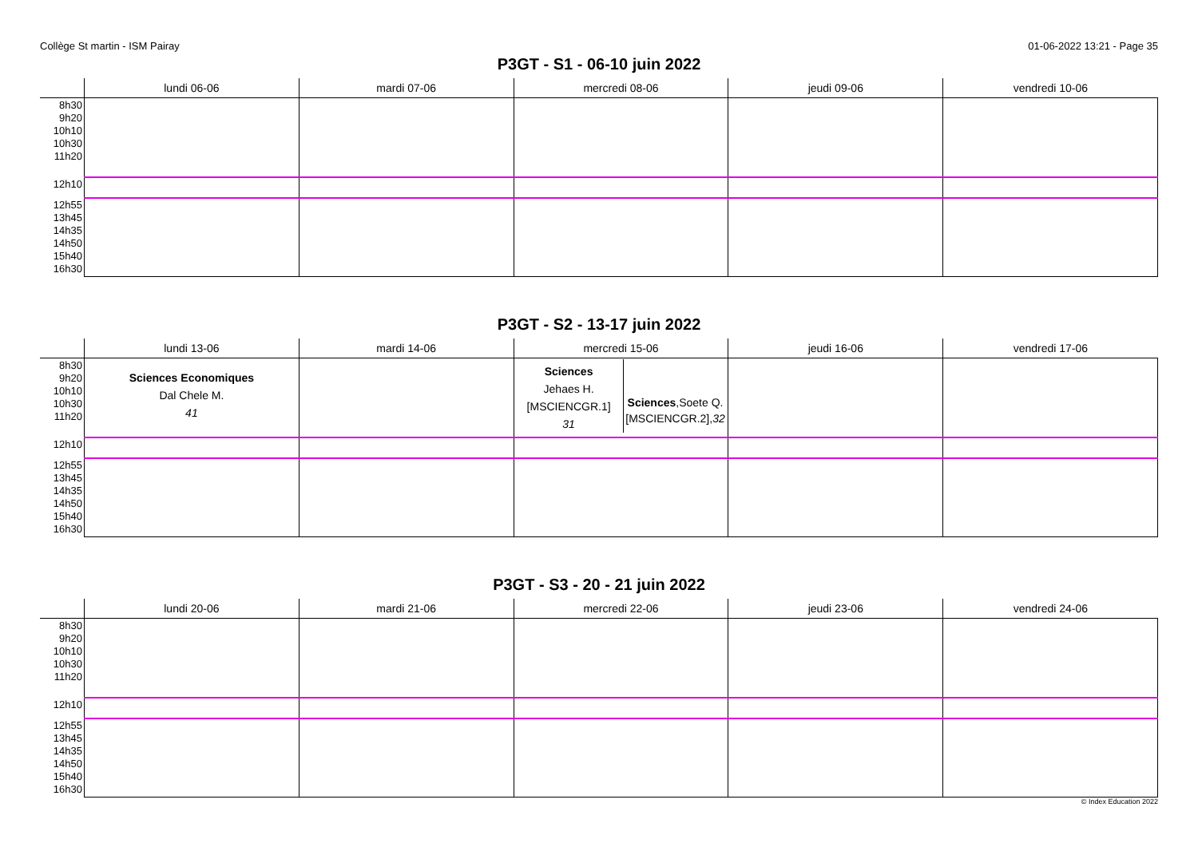Collège St martin - ISM Pairay 01-06-2022 13:21 - Page 35
P3GT - S1 - 06-10 juin 2022
| | lundi 06-06 | mardi 07-06 | mercredi 08-06 | jeudi 09-06 | vendredi 10-06 |
| --- | --- | --- | --- | --- | --- |
| 8h30 9h20 10h10 10h30 11h20 | | | | | |
| 12h10 | | | | | |
| 12h55 13h45 14h35 14h50 15h40 16h30 | | | | | |
P3GT - S2 - 13-17 juin 2022
| | lundi 13-06 | mardi 14-06 | mercredi 15-06 | jeudi 16-06 | vendredi 17-06 |
| --- | --- | --- | --- | --- | --- |
| 8h30 9h20 10h10 10h30 11h20 | Sciences Economiques Dal Chele M. 41 | | Sciences Jehaes H. [MSCIENCGR.1] 31 Sciences ,Soete Q. [MSCIENCGR.2], 32 | | |
| 12h10 | | | | | |
| 12h55 13h45 14h35 14h50 15h40 16h30 | | | | | |
P3GT - S3 - 20 - 21 juin 2022
| | lundi 20-06 | mardi 21-06 | mercredi 22-06 | jeudi 23-06 | vendredi 24-06 |
| --- | --- | --- | --- | --- | --- |
| 8h30 9h20 10h10 10h30 11h20 | | | | | |
| 12h10 | | | | | |
| 12h55 13h45 14h35 14h50 15h40 16h30 | | | | | |
© Index Education 2022